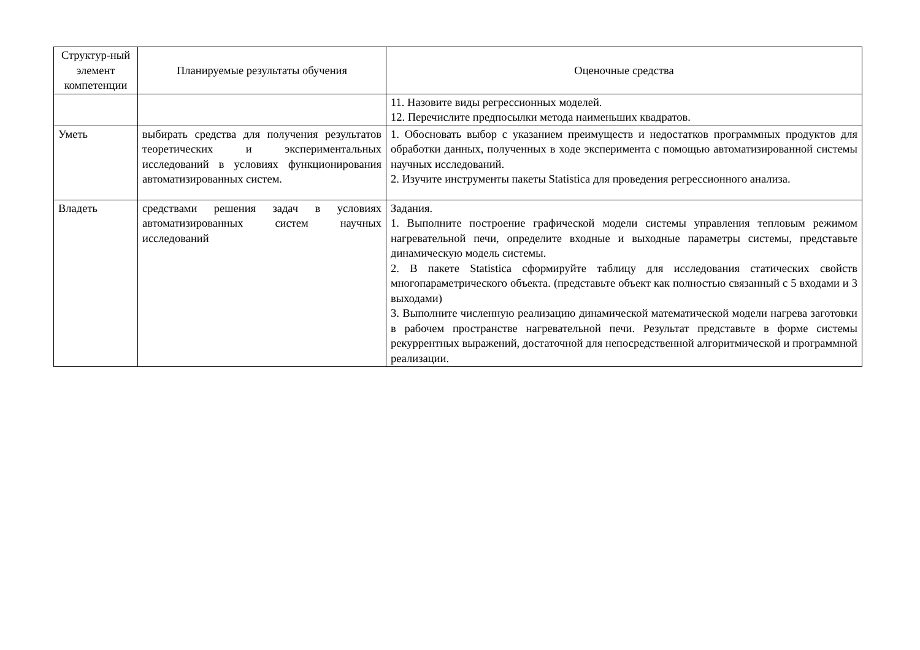| Структур-ный элемент компетенции | Планируемые результаты обучения | Оценочные средства |
| --- | --- | --- |
| | | 11. Назовите виды регрессионных моделей. 12. Перечислите предпосылки метода наименьших квадратов. |
| Уметь | выбирать средства для получения результатов теоретических и экспериментальных исследований в условиях функционирования автоматизированных систем. | 1. Обосновать выбор с указанием преимуществ и недостатков программных продуктов для обработки данных, полученных в ходе эксперимента с помощью автоматизированной системы научных исследований. 2. Изучите инструменты пакеты Statistica для проведения регрессионного анализа. |
| Владеть | средствами решения задач в условиях автоматизированных систем научных исследований | Задания. 1. Выполните построение графической модели системы управления тепловым режимом нагревательной печи, определите входные и выходные параметры системы, представьте динамическую модель системы. 2. В пакете Statistica сформируйте таблицу для исследования статических свойств многопараметрического объекта. (представьте объект как полностью связанный с 5 входами и 3 выходами) 3. Выполните численную реализацию динамической математической модели нагрева заготовки в рабочем пространстве нагревательной печи. Результат представьте в форме системы рекуррентных выражений, достаточной для непосредственной алгоритмической и программной реализации. |